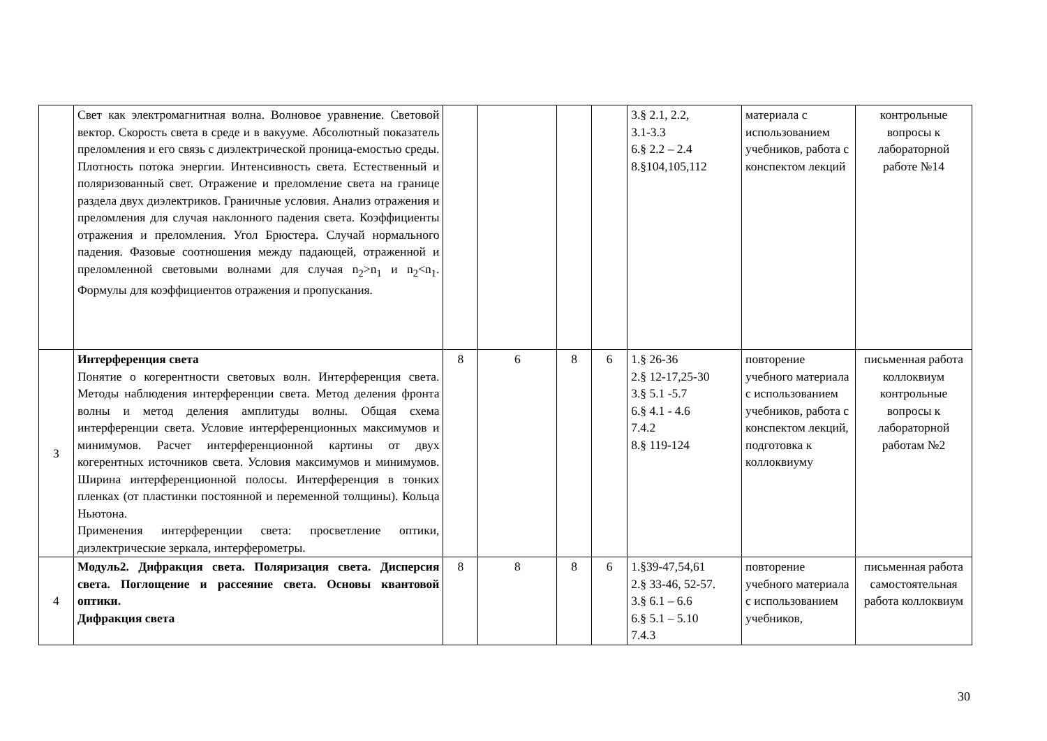| | Свет как электромагнитная волна. Волновое уравнение. Световой вектор. Скорость света в среде и в вакууме. Абсолютный показатель преломления и его связь с диэлектрической проница-емостью среды. Плотность потока энергии. Интенсивность света. Естественный и поляризованный свет. Отражение и преломление света на границе раздела двух диэлектриков. Граничные условия. Анализ отражения и преломления для случая наклонного падения света. Коэффициенты отражения и преломления. Угол Брюстера. Случай нормального падения. Фазовые соотношения между падающей, отраженной и преломленной световыми волнами для случая n<sub>2</sub>>n<sub>1</sub> и n<sub>2</sub><n<sub>1</sub>. Формулы для коэффициентов отражения и пропускания. | | | | | 3.§ 2.1, 2.2, 3.1-3.3 6.§ 2.2 – 2.4 8.§104,105,112 | материала с использованием учебников, работа с конспектом лекций | контрольные вопросы к лабораторной работе №14 |
| 3 | Интерференция света Понятие о когерентности световых волн. Интерференция света. Методы наблюдения интерференции света. Метод деления фронта волны и метод деления амплитуды волны. Общая схема интерференции света. Условие интерференционных максимумов и минимумов. Расчет интерференционной картины от двух когерентных источников света. Условия максимумов и минимумов. Ширина интерференционной полосы. Интерференция в тонких пленках (от пластинки постоянной и переменной толщины). Кольца Ньютона. Применения интерференции света: просветление оптики, диэлектрические зеркала, интерферометры. | 8 | 6 | 8 | 6 | 1.§ 26-36 2.§ 12-17,25-30 3.§ 5.1 -5.7 6.§ 4.1 - 4.6 7.4.2 8.§ 119-124 | повторение учебного материала с использованием учебников, работа с конспектом лекций, подготовка к коллоквиуму | письменная работа коллоквиум контрольные вопросы к лабораторной работам №2 |
| 4 | Модуль2. Дифракция света. Поляризация света. Дисперсия света. Поглощение и рассеяние света. Основы квантовой оптики. Дифракция света | 8 | 8 | 8 | 6 | 1.§39-47,54,61 2.§ 33-46, 52-57. 3.§ 6.1 – 6.6 6.§ 5.1 – 5.10 7.4.3 | повторение учебного материала с использованием учебников, | письменная работа самостоятельная работа коллоквиум |
30